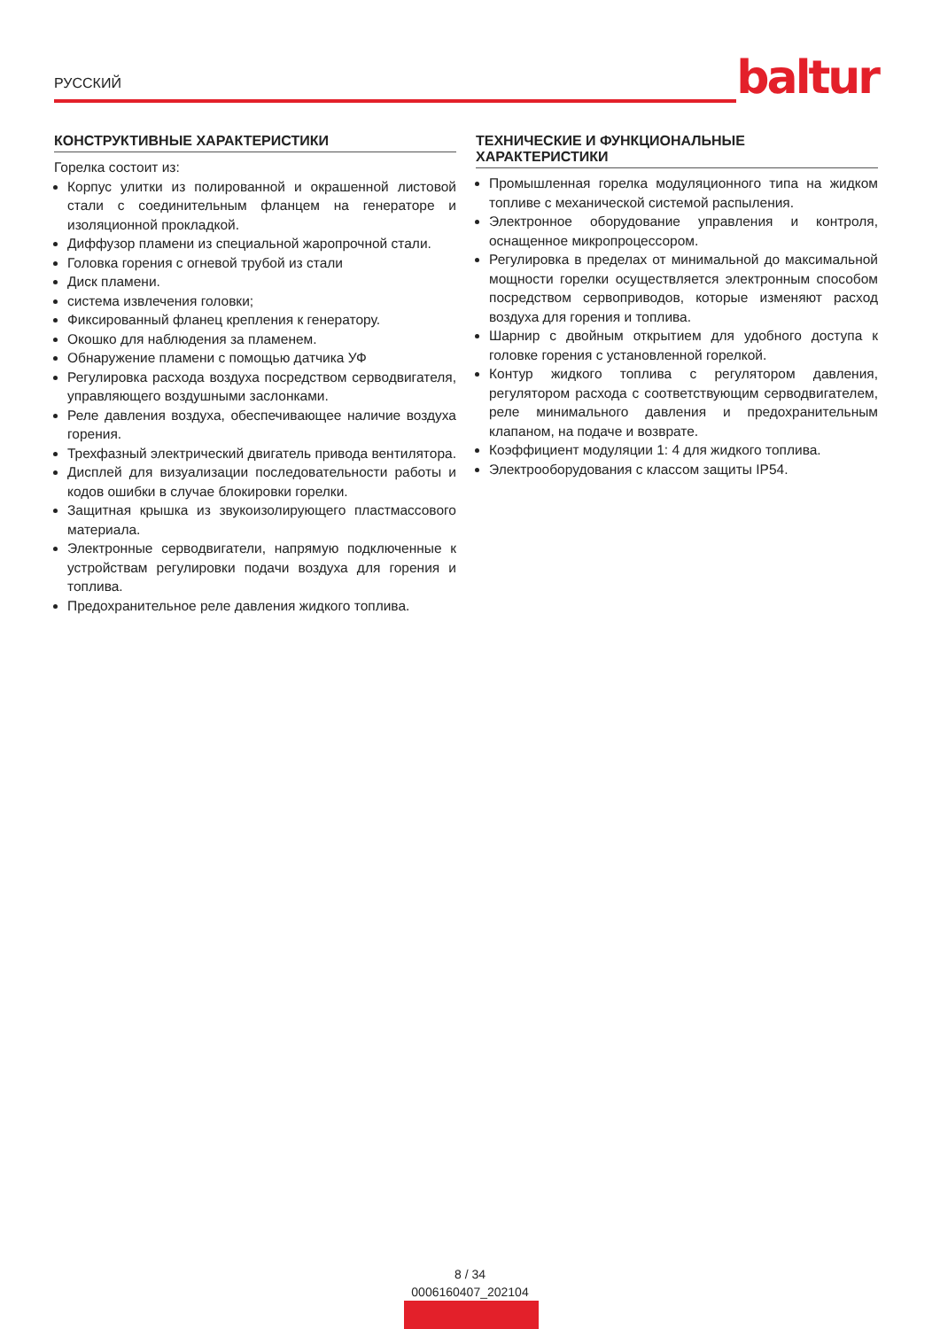РУССКИЙ baltur
КОНСТРУКТИВНЫЕ ХАРАКТЕРИСТИКИ
Горелка состоит из:
Корпус улитки из полированной и окрашенной листовой стали с соединительным фланцем на генераторе и изоляционной прокладкой.
Диффузор пламени из специальной жаропрочной стали.
Головка горения с огневой трубой из стали
Диск пламени.
система извлечения головки;
Фиксированный фланец крепления к генератору.
Окошко для наблюдения за пламенем.
Обнаружение пламени с помощью датчика УФ
Регулировка расхода воздуха посредством серводвигателя, управляющего воздушными заслонками.
Реле давления воздуха, обеспечивающее наличие воздуха горения.
Трехфазный электрический двигатель привода вентилятора.
Дисплей для визуализации последовательности работы и кодов ошибки в случае блокировки горелки.
Защитная крышка из звукоизолирующего пластмассового материала.
Электронные серводвигатели, напрямую подключенные к устройствам регулировки подачи воздуха для горения и топлива.
Предохранительное реле давления жидкого топлива.
ТЕХНИЧЕСКИЕ И ФУНКЦИОНАЛЬНЫЕ ХАРАКТЕРИСТИКИ
Промышленная горелка модуляционного типа на жидком топливе с механической системой распыления.
Электронное оборудование управления и контроля, оснащенное микропроцессором.
Регулировка в пределах от минимальной до максимальной мощности горелки осуществляется электронным способом посредством сервоприводов, которые изменяют расход воздуха для горения и топлива.
Шарнир с двойным открытием для удобного доступа к головке горения с установленной горелкой.
Контур жидкого топлива с регулятором давления, регулятором расхода с соответствующим серводвигателем, реле минимального давления и предохранительным клапаном, на подаче и возврате.
Коэффициент модуляции 1: 4 для жидкого топлива.
Электрооборудования с классом защиты IP54.
8 / 34
0006160407_202104